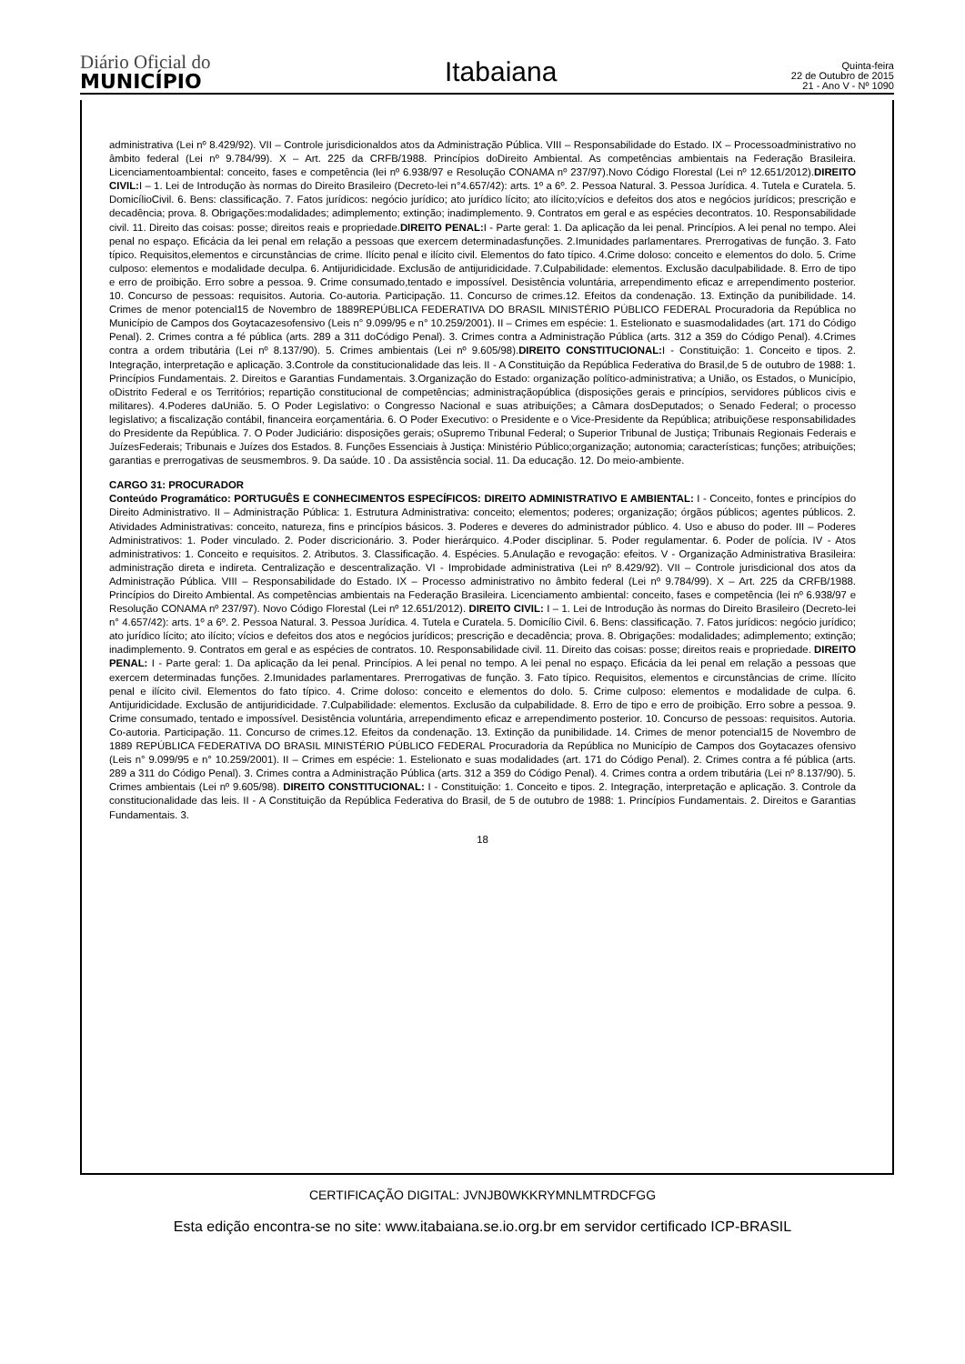Diário Oficial do
MUNICÍPIO
Itabaiana
Quinta-feira
22 de Outubro de 2015
21 - Ano V - Nº 1090
administrativa (Lei nº 8.429/92). VII – Controle jurisdicionaldos atos da Administração Pública. VIII – Responsabilidade do Estado. IX – Processoadministrativo no âmbito federal (Lei nº 9.784/99). X – Art. 225 da CRFB/1988. Princípios doDireito Ambiental. As competências ambientais na Federação Brasileira. Licenciamentoambiental: conceito, fases e competência (lei nº 6.938/97 e Resolução CONAMA nº 237/97).Novo Código Florestal (Lei nº 12.651/2012).DIREITO CIVIL: I – 1. Lei de Introdução às normas do Direito Brasileiro (Decreto-lei n°4.657/42): arts. 1º a 6º. 2. Pessoa Natural. 3. Pessoa Jurídica. 4. Tutela e Curatela. 5. DomicílioCivil. 6. Bens: classificação. 7. Fatos jurídicos: negócio jurídico; ato jurídico lícito; ato ilícito;vícios e defeitos dos atos e negócios jurídicos; prescrição e decadência; prova. 8. Obrigações:modalidades; adimplemento; extinção; inadimplemento. 9. Contratos em geral e as espécies decontratos. 10. Responsabilidade civil. 11. Direito das coisas: posse; direitos reais e propriedade.DIREITO PENAL: I - Parte geral: 1. Da aplicação da lei penal. Princípios. A lei penal no tempo. Alei penal no espaço. Eficácia da lei penal em relação a pessoas que exercem determinadasfunções. 2.Imunidades parlamentares. Prerrogativas de função. 3. Fato típico. Requisitos,elementos e circunstâncias de crime. Ilícito penal e ilícito civil. Elementos do fato típico. 4.Crime doloso: conceito e elementos do dolo. 5. Crime culposo: elementos e modalidade deculpa. 6. Antijuridicidade. Exclusão de antijuridicidade. 7.Culpabilidade: elementos. Exclusão daculpabilidade. 8. Erro de tipo e erro de proibição. Erro sobre a pessoa. 9. Crime consumado,tentado e impossível. Desistência voluntária, arrependimento eficaz e arrependimento posterior. 10. Concurso de pessoas: requisitos. Autoria. Co-autoria. Participação. 11. Concurso de crimes.12. Efeitos da condenação. 13. Extinção da punibilidade. 14. Crimes de menor potencial15 de Novembro de 1889REPÚBLICA FEDERATIVA DO BRASIL MINISTÉRIO PÚBLICO FEDERAL Procuradoria da República no Município de Campos dos Goytacazesofensivo (Leis n° 9.099/95 e n° 10.259/2001). II – Crimes em espécie: 1. Estelionato e suasmodalidades (art. 171 do Código Penal). 2. Crimes contra a fé pública (arts. 289 a 311 doCódigo Penal). 3. Crimes contra a Administração Pública (arts. 312 a 359 do Código Penal). 4.Crimes contra a ordem tributária (Lei nº 8.137/90). 5. Crimes ambientais (Lei nº 9.605/98).DIREITO CONSTITUCIONAL: I - Constituição: 1. Conceito e tipos. 2. Integração, interpretação e aplicação. 3.Controle da constitucionalidade das leis. II - A Constituição da República Federativa do Brasil,de 5 de outubro de 1988: 1. Princípios Fundamentais. 2. Direitos e Garantias Fundamentais. 3.Organização do Estado: organização político-administrativa; a União, os Estados, o Município, oDistrito Federal e os Territórios; repartição constitucional de competências; administraçãopública (disposições gerais e princípios, servidores públicos civis e militares). 4.Poderes daUnião. 5. O Poder Legislativo: o Congresso Nacional e suas atribuições; a Câmara dosDeputados; o Senado Federal; o processo legislativo; a fiscalização contábil, financeira eorçamentária. 6. O Poder Executivo: o Presidente e o Vice-Presidente da República; atribuiçõese responsabilidades do Presidente da República. 7. O Poder Judiciário: disposições gerais; oSupremo Tribunal Federal; o Superior Tribunal de Justiça; Tribunais Regionais Federais e JuízesFederais; Tribunais e Juízes dos Estados. 8. Funções Essenciais à Justiça: Ministério Público;organização; autonomia; características; funções; atribuições; garantias e prerrogativas de seusmembros. 9. Da saúde. 10 . Da assistência social. 11. Da educação. 12. Do meio-ambiente.
CARGO 31: PROCURADOR
Conteúdo Programático: PORTUGUÊS E CONHECIMENTOS ESPECÍFICOS: DIREITO ADMINISTRATIVO E AMBIENTAL: I - Conceito, fontes e princípios do Direito Administrativo. II – Administração Pública: 1. Estrutura Administrativa: conceito; elementos; poderes; organização; órgãos públicos; agentes públicos. 2. Atividades Administrativas: conceito, natureza, fins e princípios básicos. 3. Poderes e deveres do administrador público. 4. Uso e abuso do poder. III – Poderes Administrativos: 1. Poder vinculado. 2. Poder discricionário. 3. Poder hierárquico. 4.Poder disciplinar. 5. Poder regulamentar. 6. Poder de polícia. IV - Atos administrativos: 1. Conceito e requisitos. 2. Atributos. 3. Classificação. 4. Espécies. 5.Anulação e revogação: efeitos. V - Organização Administrativa Brasileira: administração direta e indireta. Centralização e descentralização. VI - Improbidade administrativa (Lei nº 8.429/92). VII – Controle jurisdicional dos atos da Administração Pública. VIII – Responsabilidade do Estado. IX – Processo administrativo no âmbito federal (Lei nº 9.784/99). X – Art. 225 da CRFB/1988. Princípios do Direito Ambiental. As competências ambientais na Federação Brasileira. Licenciamento ambiental: conceito, fases e competência (lei nº 6.938/97 e Resolução CONAMA nº 237/97). Novo Código Florestal (Lei nº 12.651/2012). DIREITO CIVIL: I – 1. Lei de Introdução às normas do Direito Brasileiro (Decreto-lei n° 4.657/42): arts. 1º a 6º. 2. Pessoa Natural. 3. Pessoa Jurídica. 4. Tutela e Curatela. 5. Domicílio Civil. 6. Bens: classificação. 7. Fatos jurídicos: negócio jurídico; ato jurídico lícito; ato ilícito; vícios e defeitos dos atos e negócios jurídicos; prescrição e decadência; prova. 8. Obrigações: modalidades; adimplemento; extinção; inadimplemento. 9. Contratos em geral e as espécies de contratos. 10. Responsabilidade civil. 11. Direito das coisas: posse; direitos reais e propriedade. DIREITO PENAL: I - Parte geral: 1. Da aplicação da lei penal. Princípios. A lei penal no tempo. A lei penal no espaço. Eficácia da lei penal em relação a pessoas que exercem determinadas funções. 2.Imunidades parlamentares. Prerrogativas de função. 3. Fato típico. Requisitos, elementos e circunstâncias de crime. Ilícito penal e ilícito civil. Elementos do fato típico. 4. Crime doloso: conceito e elementos do dolo. 5. Crime culposo: elementos e modalidade de culpa. 6. Antijuridicidade. Exclusão de antijuridicidade. 7.Culpabilidade: elementos. Exclusão da culpabilidade. 8. Erro de tipo e erro de proibição. Erro sobre a pessoa. 9. Crime consumado, tentado e impossível. Desistência voluntária, arrependimento eficaz e arrependimento posterior. 10. Concurso de pessoas: requisitos. Autoria. Co-autoria. Participação. 11. Concurso de crimes.12. Efeitos da condenação. 13. Extinção da punibilidade. 14. Crimes de menor potencial15 de Novembro de 1889 REPÚBLICA FEDERATIVA DO BRASIL MINISTÉRIO PÚBLICO FEDERAL Procuradoria da República no Município de Campos dos Goytacazes ofensivo (Leis n° 9.099/95 e n° 10.259/2001). II – Crimes em espécie: 1. Estelionato e suas modalidades (art. 171 do Código Penal). 2. Crimes contra a fé pública (arts. 289 a 311 do Código Penal). 3. Crimes contra a Administração Pública (arts. 312 a 359 do Código Penal). 4. Crimes contra a ordem tributária (Lei nº 8.137/90). 5. Crimes ambientais (Lei nº 9.605/98). DIREITO CONSTITUCIONAL: I - Constituição: 1. Conceito e tipos. 2. Integração, interpretação e aplicação. 3. Controle da constitucionalidade das leis. II - A Constituição da República Federativa do Brasil, de 5 de outubro de 1988: 1. Princípios Fundamentais. 2. Direitos e Garantias Fundamentais. 3.
18
CERTIFICAÇÃO DIGITAL: JVNJB0WKKRYMNLMTRDCFGG
Esta edição encontra-se no site: www.itabaiana.se.io.org.br em servidor certificado ICP-BRASIL